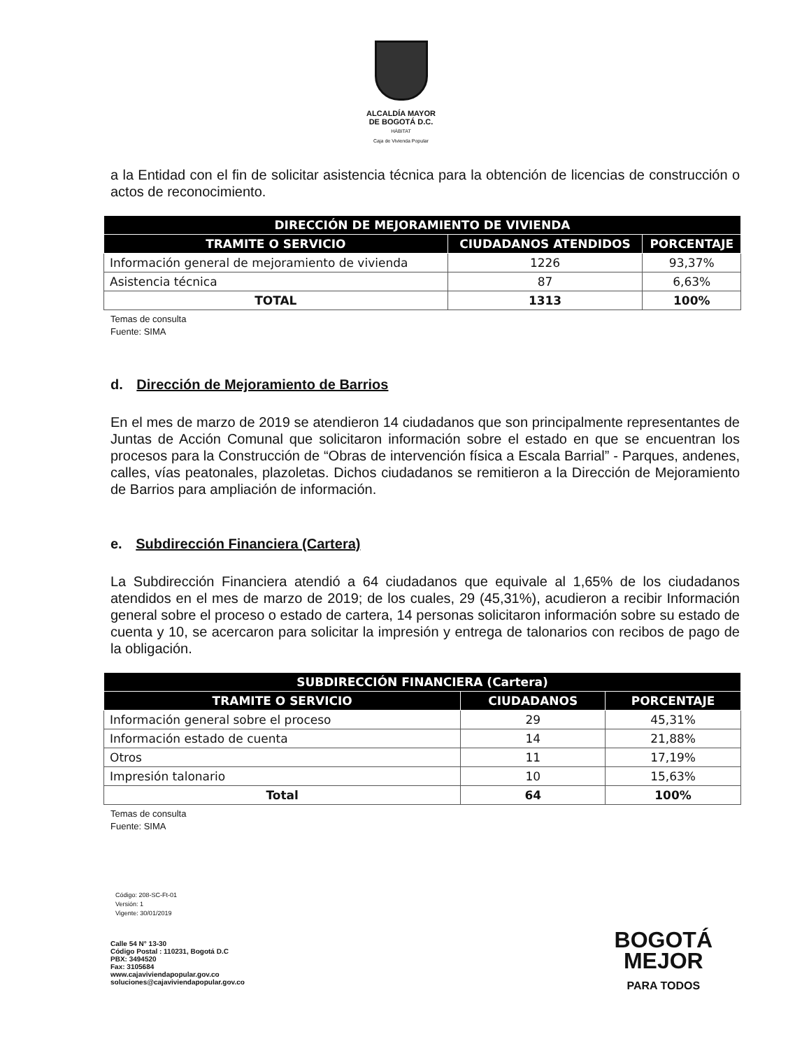ALCALDÍA MAYOR
DE BOGOTÁ D.C.
HÁBITAT
Caja de Vivienda Popular
a la Entidad con el fin de solicitar asistencia técnica para la obtención de licencias de construcción o actos de reconocimiento.
| DIRECCIÓN DE MEJORAMIENTO DE VIVIENDA | | |
| --- | --- | --- |
| TRAMITE O SERVICIO | CIUDADANOS ATENDIDOS | PORCENTAJE |
| Información general de mejoramiento de vivienda | 1226 | 93,37% |
| Asistencia técnica | 87 | 6,63% |
| TOTAL | 1313 | 100% |
Temas de consulta
Fuente: SIMA
d. Dirección de Mejoramiento de Barrios
En el mes de marzo de 2019 se atendieron 14 ciudadanos que son principalmente representantes de Juntas de Acción Comunal que solicitaron información sobre el estado en que se encuentran los procesos para la Construcción de “Obras de intervención física a Escala Barrial” - Parques, andenes, calles, vías peatonales, plazoletas. Dichos ciudadanos se remitieron a la Dirección de Mejoramiento de Barrios para ampliación de información.
e. Subdirección Financiera (Cartera)
La Subdirección Financiera atendió a 64 ciudadanos que equivale al 1,65% de los ciudadanos atendidos en el mes de marzo de 2019; de los cuales, 29 (45,31%), acudieron a recibir Información general sobre el proceso o estado de cartera, 14 personas solicitaron información sobre su estado de cuenta y 10, se acercaron para solicitar la impresión y entrega de talonarios con recibos de pago de la obligación.
| SUBDIRECCIÓN FINANCIERA (Cartera) | | |
| --- | --- | --- |
| TRAMITE O SERVICIO | CIUDADANOS | PORCENTAJE |
| Información general sobre el proceso | 29 | 45,31% |
| Información estado de cuenta | 14 | 21,88% |
| Otros | 11 | 17,19% |
| Impresión talonario | 10 | 15,63% |
| Total | 64 | 100% |
Temas de consulta
Fuente: SIMA
Código: 208-SC-Ft-01
Versión: 1
Vigente: 30/01/2019
Calle 54 N° 13-30
Código Postal : 110231, Bogotá D.C
PBX: 3494520
Fax: 3105684
www.cajaviviendapopular.gov.co
soluciones@cajaviviendapopular.gov.co
BOGOTÁ
MEJOR
PARA TODOS